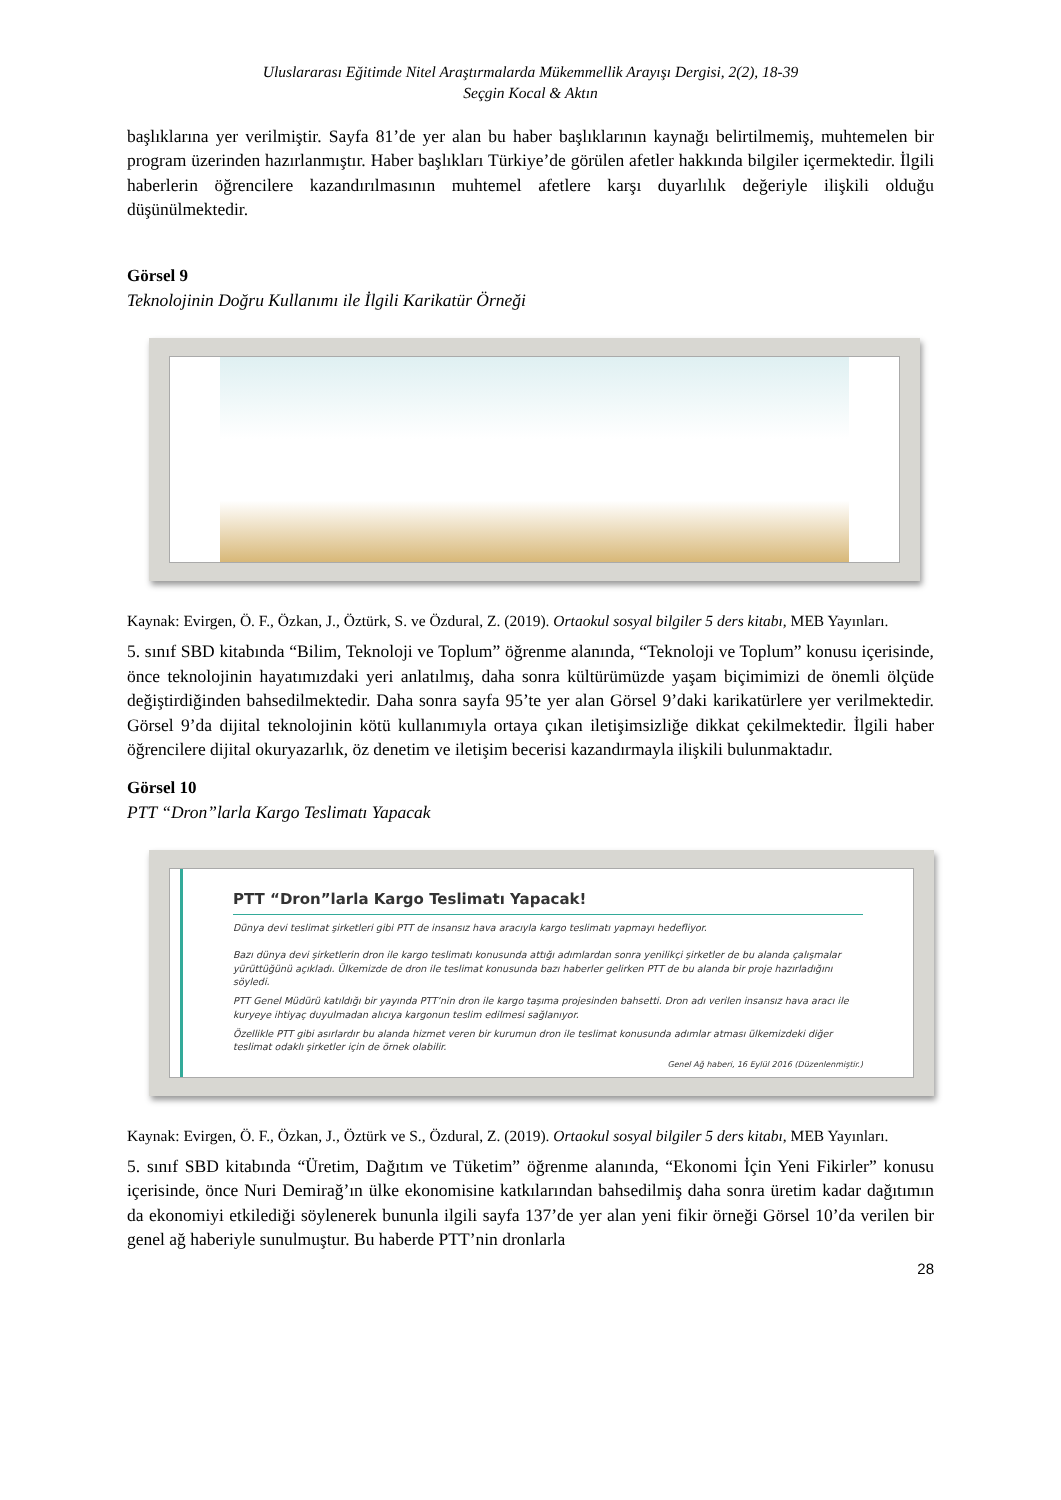Uluslararası Eğitimde Nitel Araştırmalarda Mükemmellik Arayışı Dergisi, 2(2), 18-39
Seçgin Kocal & Aktın
başlıklarına yer verilmiştir. Sayfa 81’de yer alan bu haber başlıklarının kaynağı belirtilmemiş, muhtemelen bir program üzerinden hazırlanmıştır. Haber başlıkları Türkiye’de görülen afetler hakkında bilgiler içermektedir. İlgili haberlerin öğrencilere kazandırılmasının muhtemel afetlere karşı duyarlılık değeriyle ilişkili olduğu düşünülmektedir.
Görsel 9
Teknolojinin Doğru Kullanımı ile İlgili Karikatür Örneği
Kaynak: Evirgen, Ö. F., Özkan, J., Öztürk, S. ve Özdural, Z. (2019). Ortaokul sosyal bilgiler 5 ders kitabı, MEB Yayınları.
5. sınıf SBD kitabında “Bilim, Teknoloji ve Toplum” öğrenme alanında, “Teknoloji ve Toplum” konusu içerisinde, önce teknolojinin hayatımızdaki yeri anlatılmış, daha sonra kültürümüzde yaşam biçimimizi de önemli ölçüde değiştirdiğinden bahsedilmektedir. Daha sonra sayfa 95’te yer alan Görsel 9’daki karikatürlere yer verilmektedir. Görsel 9’da dijital teknolojinin kötü kullanımıyla ortaya çıkan iletişimsizliğe dikkat çekilmektedir. İlgili haber öğrencilere dijital okuryazarlık, öz denetim ve iletişim becerisi kazandırmayla ilişkili bulunmaktadır.
Görsel 10
PTT “Dron”larla Kargo Teslimatı Yapacak
PTT “Dron”larla Kargo Teslimatı Yapacak!
Dünya devi teslimat şirketleri gibi PTT de insansız hava aracıyla kargo teslimatı yapmayı hedefliyor.
Bazı dünya devi şirketlerin dron ile kargo teslimatı konusunda attığı adımlardan sonra yenilikçi şirketler de bu alanda çalışmalar yürüttüğünü açıkladı. Ülkemizde de dron ile teslimat konusunda bazı haberler gelirken PTT de bu alanda bir proje hazırladığını söyledi.
PTT Genel Müdürü katıldığı bir yayında PTT’nin dron ile kargo taşıma projesinden bahsetti. Dron adı verilen insansız hava aracı ile kuryeye ihtiyaç duyulmadan alıcıya kargonun teslim edilmesi sağlanıyor.
Özellikle PTT gibi asırlardır bu alanda hizmet veren bir kurumun dron ile teslimat konusunda adımlar atması ülkemizdeki diğer teslimat odaklı şirketler için de örnek olabilir.
Genel Ağ haberi, 16 Eylül 2016 (Düzenlenmiştir.)
Kaynak: Evirgen, Ö. F., Özkan, J., Öztürk ve S., Özdural, Z. (2019). Ortaokul sosyal bilgiler 5 ders kitabı, MEB Yayınları.
5. sınıf SBD kitabında “Üretim, Dağıtım ve Tüketim” öğrenme alanında, “Ekonomi İçin Yeni Fikirler” konusu içerisinde, önce Nuri Demirağ’ın ülke ekonomisine katkılarından bahsedilmiş daha sonra üretim kadar dağıtımın da ekonomiyi etkilediği söylenerek bununla ilgili sayfa 137’de yer alan yeni fikir örneği Görsel 10’da verilen bir genel ağ haberiyle sunulmuştur. Bu haberde PTT’nin dronlarla
28